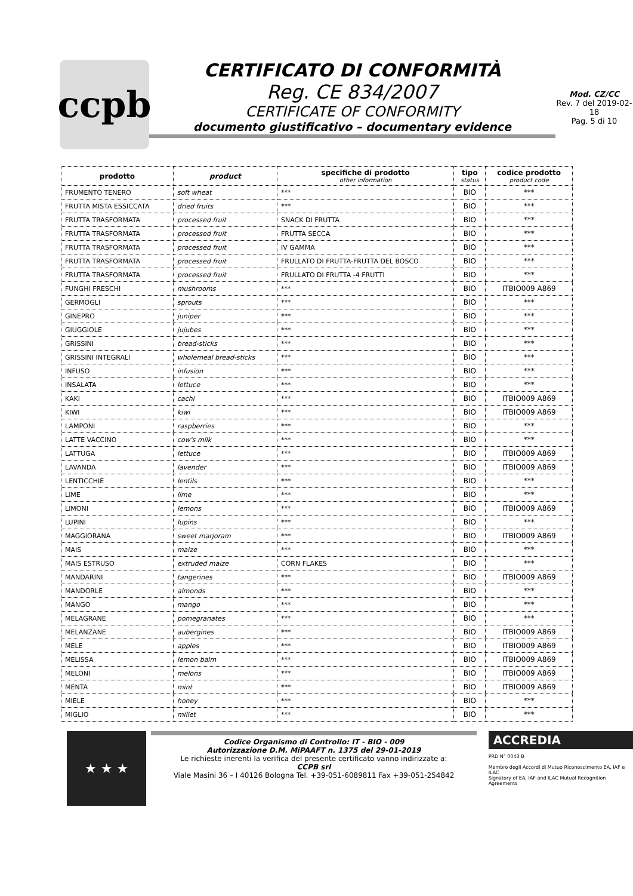ccpb
CERTIFICATO DI CONFORMITÀ
Reg. CE 834/2007
CERTIFICATE OF CONFORMITY
documento giustificativo – documentary evidence
Mod. CZ/CC
Rev. 7 del 2019-02-18
Pag. 5 di 10
| prodotto | product | specifiche di prodotto other information | tipo status | codice prodotto product code |
| --- | --- | --- | --- | --- |
| FRUMENTO TENERO | soft wheat | *** | BIO | *** |
| FRUTTA MISTA ESSICCATA | dried fruits | *** | BIO | *** |
| FRUTTA TRASFORMATA | processed fruit | SNACK DI FRUTTA | BIO | *** |
| FRUTTA TRASFORMATA | processed fruit | FRUTTA SECCA | BIO | *** |
| FRUTTA TRASFORMATA | processed fruit | IV GAMMA | BIO | *** |
| FRUTTA TRASFORMATA | processed fruit | FRULLATO DI FRUTTA-FRUTTA DEL BOSCO | BIO | *** |
| FRUTTA TRASFORMATA | processed fruit | FRULLATO DI FRUTTA -4 FRUTTI | BIO | *** |
| FUNGHI FRESCHI | mushrooms | *** | BIO | ITBIO009 A869 |
| GERMOGLI | sprouts | *** | BIO | *** |
| GINEPRO | juniper | *** | BIO | *** |
| GIUGGIOLE | jujubes | *** | BIO | *** |
| GRISSINI | bread-sticks | *** | BIO | *** |
| GRISSINI INTEGRALI | wholemeal bread-sticks | *** | BIO | *** |
| INFUSO | infusion | *** | BIO | *** |
| INSALATA | lettuce | *** | BIO | *** |
| KAKI | cachi | *** | BIO | ITBIO009 A869 |
| KIWI | kiwi | *** | BIO | ITBIO009 A869 |
| LAMPONI | raspberries | *** | BIO | *** |
| LATTE VACCINO | cow's milk | *** | BIO | *** |
| LATTUGA | lettuce | *** | BIO | ITBIO009 A869 |
| LAVANDA | lavender | *** | BIO | ITBIO009 A869 |
| LENTICCHIE | lentils | *** | BIO | *** |
| LIME | lime | *** | BIO | *** |
| LIMONI | lemons | *** | BIO | ITBIO009 A869 |
| LUPINI | lupins | *** | BIO | *** |
| MAGGIORANA | sweet marjoram | *** | BIO | ITBIO009 A869 |
| MAIS | maize | *** | BIO | *** |
| MAIS ESTRUSO | extruded maize | CORN FLAKES | BIO | *** |
| MANDARINI | tangerines | *** | BIO | ITBIO009 A869 |
| MANDORLE | almonds | *** | BIO | *** |
| MANGO | mango | *** | BIO | *** |
| MELAGRANE | pomegranates | *** | BIO | *** |
| MELANZANE | aubergines | *** | BIO | ITBIO009 A869 |
| MELE | apples | *** | BIO | ITBIO009 A869 |
| MELISSA | lemon balm | *** | BIO | ITBIO009 A869 |
| MELONI | melons | *** | BIO | ITBIO009 A869 |
| MENTA | mint | *** | BIO | ITBIO009 A869 |
| MIELE | honey | *** | BIO | *** |
| MIGLIO | millet | *** | BIO | *** |
★ ★ ★
Codice Organismo di Controllo: IT - BIO - 009
Autorizzazione D.M. MiPAAFT n. 1375 del 29-01-2019
Le richieste inerenti la verifica del presente certificato vanno indirizzate a:
CCPB srl
Viale Masini 36 – I 40126 Bologna Tel. +39-051-6089811 Fax +39-051-254842
ACCREDIA
PRD N° 0043 B
Membro degli Accordi di Mutuo Riconoscimento EA, IAF e ILAC
Signatory of EA, IAF and ILAC Mutual Recognition Agreements